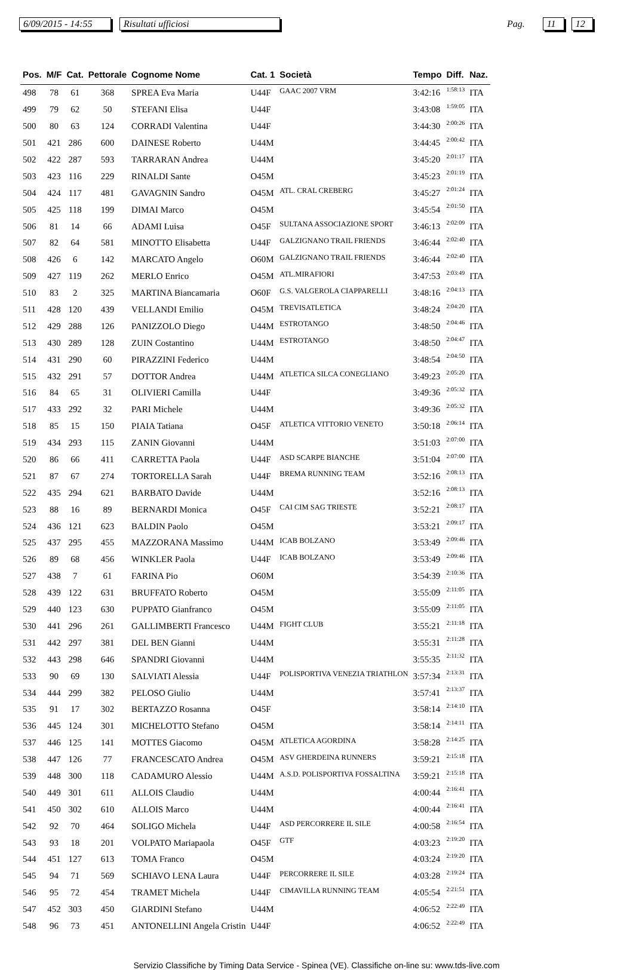6/09/2015 - 14:55 Risultati ufficiosi Pag. 11 12
| Pos. | M/F | Cat. | Pettorale | Cognome Nome | Cat. 1 | Società | Tempo | Diff. | Naz. |
| --- | --- | --- | --- | --- | --- | --- | --- | --- | --- |
| 498 | 78 | 61 | 368 | SPREA Eva Maria | U44F | GAAC 2007 VRM | 3:42:16 | 1:58:13 | ITA |
| 499 | 79 | 62 | 50 | STEFANI Elisa | U44F | | 3:43:08 | 1:59:05 | ITA |
| 500 | 80 | 63 | 124 | CORRADI Valentina | U44F | | 3:44:30 | 2:00:26 | ITA |
| 501 | 421 | 286 | 600 | DAINESE Roberto | U44M | | 3:44:45 | 2:00:42 | ITA |
| 502 | 422 | 287 | 593 | TARRARAN Andrea | U44M | | 3:45:20 | 2:01:17 | ITA |
| 503 | 423 | 116 | 229 | RINALDI Sante | O45M | | 3:45:23 | 2:01:19 | ITA |
| 504 | 424 | 117 | 481 | GAVAGNIN Sandro | O45M | ATL. CRAL CREBERG | 3:45:27 | 2:01:24 | ITA |
| 505 | 425 | 118 | 199 | DIMAI Marco | O45M | | 3:45:54 | 2:01:50 | ITA |
| 506 | 81 | 14 | 66 | ADAMI Luisa | O45F | SULTANA ASSOCIAZIONE SPORT | 3:46:13 | 2:02:09 | ITA |
| 507 | 82 | 64 | 581 | MINOTTO Elisabetta | U44F | GALZIGNANO TRAIL FRIENDS | 3:46:44 | 2:02:40 | ITA |
| 508 | 426 | 6 | 142 | MARCATO Angelo | O60M | GALZIGNANO TRAIL FRIENDS | 3:46:44 | 2:02:40 | ITA |
| 509 | 427 | 119 | 262 | MERLO Enrico | O45M | ATL.MIRAFIORI | 3:47:53 | 2:03:49 | ITA |
| 510 | 83 | 2 | 325 | MARTINA Biancamaria | O60F | G.S. VALGEROLA CIAPPARELLI | 3:48:16 | 2:04:13 | ITA |
| 511 | 428 | 120 | 439 | VELLANDI Emilio | O45M | TREVISATLETICA | 3:48:24 | 2:04:20 | ITA |
| 512 | 429 | 288 | 126 | PANIZZOLO Diego | U44M | ESTROTANGO | 3:48:50 | 2:04:46 | ITA |
| 513 | 430 | 289 | 128 | ZUIN Costantino | U44M | ESTROTANGO | 3:48:50 | 2:04:47 | ITA |
| 514 | 431 | 290 | 60 | PIRAZZINI Federico | U44M | | 3:48:54 | 2:04:50 | ITA |
| 515 | 432 | 291 | 57 | DOTTOR Andrea | U44M | ATLETICA SILCA CONEGLIANO | 3:49:23 | 2:05:20 | ITA |
| 516 | 84 | 65 | 31 | OLIVIERI Camilla | U44F | | 3:49:36 | 2:05:32 | ITA |
| 517 | 433 | 292 | 32 | PARI Michele | U44M | | 3:49:36 | 2:05:32 | ITA |
| 518 | 85 | 15 | 150 | PIAIA Tatiana | O45F | ATLETICA VITTORIO VENETO | 3:50:18 | 2:06:14 | ITA |
| 519 | 434 | 293 | 115 | ZANIN Giovanni | U44M | | 3:51:03 | 2:07:00 | ITA |
| 520 | 86 | 66 | 411 | CARRETTA Paola | U44F | ASD SCARPE BIANCHE | 3:51:04 | 2:07:00 | ITA |
| 521 | 87 | 67 | 274 | TORTORELLA Sarah | U44F | BREMA RUNNING TEAM | 3:52:16 | 2:08:13 | ITA |
| 522 | 435 | 294 | 621 | BARBATO Davide | U44M | | 3:52:16 | 2:08:13 | ITA |
| 523 | 88 | 16 | 89 | BERNARDI Monica | O45F | CAI CIM SAG TRIESTE | 3:52:21 | 2:08:17 | ITA |
| 524 | 436 | 121 | 623 | BALDIN Paolo | O45M | | 3:53:21 | 2:09:17 | ITA |
| 525 | 437 | 295 | 455 | MAZZORANA Massimo | U44M | ICAB BOLZANO | 3:53:49 | 2:09:46 | ITA |
| 526 | 89 | 68 | 456 | WINKLER Paola | U44F | ICAB BOLZANO | 3:53:49 | 2:09:46 | ITA |
| 527 | 438 | 7 | 61 | FARINA Pio | O60M | | 3:54:39 | 2:10:36 | ITA |
| 528 | 439 | 122 | 631 | BRUFFATO Roberto | O45M | | 3:55:09 | 2:11:05 | ITA |
| 529 | 440 | 123 | 630 | PUPPATO Gianfranco | O45M | | 3:55:09 | 2:11:05 | ITA |
| 530 | 441 | 296 | 261 | GALLIMBERTI Francesco | U44M | FIGHT CLUB | 3:55:21 | 2:11:18 | ITA |
| 531 | 442 | 297 | 381 | DEL BEN Gianni | U44M | | 3:55:31 | 2:11:28 | ITA |
| 532 | 443 | 298 | 646 | SPANDRI Giovanni | U44M | | 3:55:35 | 2:11:32 | ITA |
| 533 | 90 | 69 | 130 | SALVIATI Alessia | U44F | POLISPORTIVA VENEZIA TRIATHLON | 3:57:34 | 2:13:31 | ITA |
| 534 | 444 | 299 | 382 | PELOSO Giulio | U44M | | 3:57:41 | 2:13:37 | ITA |
| 535 | 91 | 17 | 302 | BERTAZZO Rosanna | O45F | | 3:58:14 | 2:14:10 | ITA |
| 536 | 445 | 124 | 301 | MICHELOTTO Stefano | O45M | | 3:58:14 | 2:14:11 | ITA |
| 537 | 446 | 125 | 141 | MOTTES Giacomo | O45M | ATLETICA AGORDINA | 3:58:28 | 2:14:25 | ITA |
| 538 | 447 | 126 | 77 | FRANCESCATO Andrea | O45M | ASV GHERDEINA RUNNERS | 3:59:21 | 2:15:18 | ITA |
| 539 | 448 | 300 | 118 | CADAMURO Alessio | U44M | A.S.D. POLISPORTIVA FOSSALTINA | 3:59:21 | 2:15:18 | ITA |
| 540 | 449 | 301 | 611 | ALLOIS Claudio | U44M | | 4:00:44 | 2:16:41 | ITA |
| 541 | 450 | 302 | 610 | ALLOIS Marco | U44M | | 4:00:44 | 2:16:41 | ITA |
| 542 | 92 | 70 | 464 | SOLIGO Michela | U44F | ASD PERCORRERE IL SILE | 4:00:58 | 2:16:54 | ITA |
| 543 | 93 | 18 | 201 | VOLPATO Mariapaola | O45F | GTF | 4:03:23 | 2:19:20 | ITA |
| 544 | 451 | 127 | 613 | TOMA Franco | O45M | | 4:03:24 | 2:19:20 | ITA |
| 545 | 94 | 71 | 569 | SCHIAVO LENA Laura | U44F | PERCORRERE IL SILE | 4:03:28 | 2:19:24 | ITA |
| 546 | 95 | 72 | 454 | TRAMET Michela | U44F | CIMAVILLA RUNNING TEAM | 4:05:54 | 2:21:51 | ITA |
| 547 | 452 | 303 | 450 | GIARDINI Stefano | U44M | | 4:06:52 | 2:22:49 | ITA |
| 548 | 96 | 73 | 451 | ANTONELLINI Angela Cristin | U44F | | 4:06:52 | 2:22:49 | ITA |
Servizio Classifiche by Timing Data Service - Spinea (VE). Classifiche on-line su: www.tds-live.com